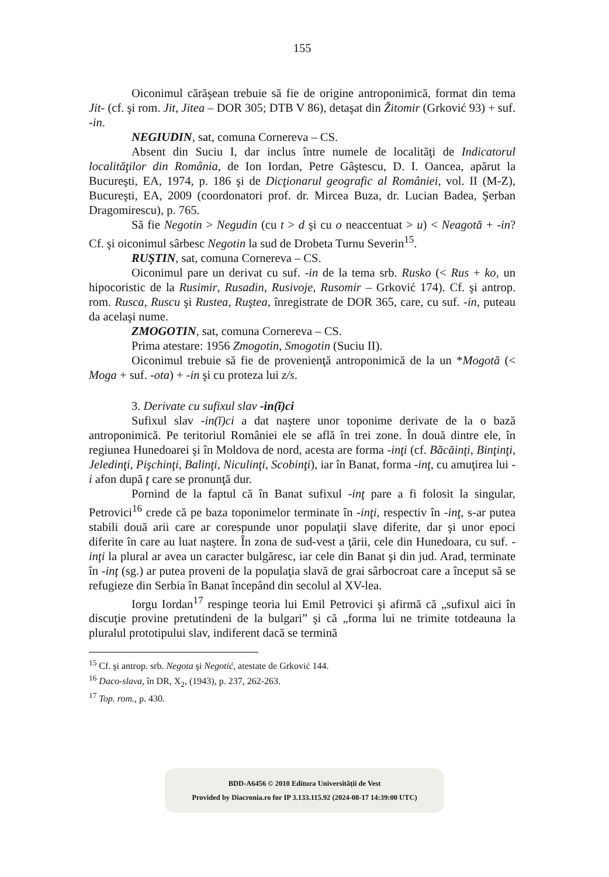155
Oiconimul cărăşean trebuie să fie de origine antroponimică, format din tema Jit- (cf. şi rom. Jit, Jitea – DOR 305; DTB V 86), detaşat din Žitomir (Grković 93) + suf. -in.
NEGIUDIN, sat, comuna Cornereva – CS.
Absent din Suciu I, dar inclus între numele de localităţi de Indicatorul localităţilor din România, de Ion Iordan, Petre Gâştescu, D. I. Oancea, apărut la Bucureşti, EA, 1974, p. 186 şi de Dicţionarul geografic al României, vol. II (M-Z), Bucureşti, EA, 2009 (coordonatori prof. dr. Mircea Buza, dr. Lucian Badea, Şerban Dragomirescu), p. 765.
Să fie Negotin > Negudin (cu t > d şi cu o neaccentuat > u) < Neagotă + -in? Cf. şi oiconimul sârbesc Negotin la sud de Drobeta Turnu Severin<sup>15</sup>.
RUŞTIN, sat, comuna Cornereva – CS.
Oiconimul pare un derivat cu suf. -in de la tema srb. Rusko (< Rus + ko, un hipocoristic de la Rusimir, Rusadin, Rusivoje, Rusomir – Grković 174). Cf. şi antrop. rom. Rusca, Ruscu şi Rustea, Ruştea, înregistrate de DOR 365, care, cu suf. -in, puteau da acelaşi nume.
ZMOGOTIN, sat, comuna Cornereva – CS.
Prima atestare: 1956 Zmogotin, Smogotin (Suciu II).
Oiconimul trebuie să fie de provenienţă antroponimică de la un *Mogotă (< Moga + suf. -ota) + -in şi cu proteza lui z/s.
3. Derivate cu sufixul slav -in(ĭ)ci
Sufixul slav -in(ĭ)ci a dat naştere unor toponime derivate de la o bază antroponimică. Pe teritoriul României ele se află în trei zone. În două dintre ele, în regiunea Hunedoarei şi în Moldova de nord, acesta are forma -inţi (cf. Băcăinţi, Binţinţi, Jeledinţi, Pişchinţi, Balinţi, Niculinţi, Scobinţi), iar în Banat, forma -inţ, cu amuţirea lui -i afon după ţ care se pronunţă dur.
Pornind de la faptul că în Banat sufixul -inţ pare a fi folosit la singular, Petrovici<sup>16</sup> crede că pe baza toponimelor terminate în -inţi, respectiv în -inţ, s-ar putea stabili două arii care ar corespunde unor populaţii slave diferite, dar şi unor epoci diferite în care au luat naştere. În zona de sud-vest a ţării, cele din Hunedoara, cu suf. -inţi la plural ar avea un caracter bulgăresc, iar cele din Banat şi din jud. Arad, terminate în -inţ (sg.) ar putea proveni de la populaţia slavă de grai sârbocroat care a început să se refugieze din Serbia în Banat începând din secolul al XV-lea.
Iorgu Iordan<sup>17</sup> respinge teoria lui Emil Petrovici şi afirmă că „sufixul aici în discuţie provine pretutindeni de la bulgari” şi că „forma lui ne trimite totdeauna la pluralul prototipului slav, indiferent dacă se termină
<sup>15</sup> Cf. şi antrop. srb. Negota şi Negotić, atestate de Grković 144.
<sup>16</sup> Daco-slava, în DR, X<sub>2</sub>, (1943), p. 237, 262-263.
<sup>17</sup> Top. rom., p. 430.
BDD-A6456 © 2010 Editura Universității de Vest
Provided by Diacronia.ro for IP 3.133.115.92 (2024-08-17 14:39:00 UTC)